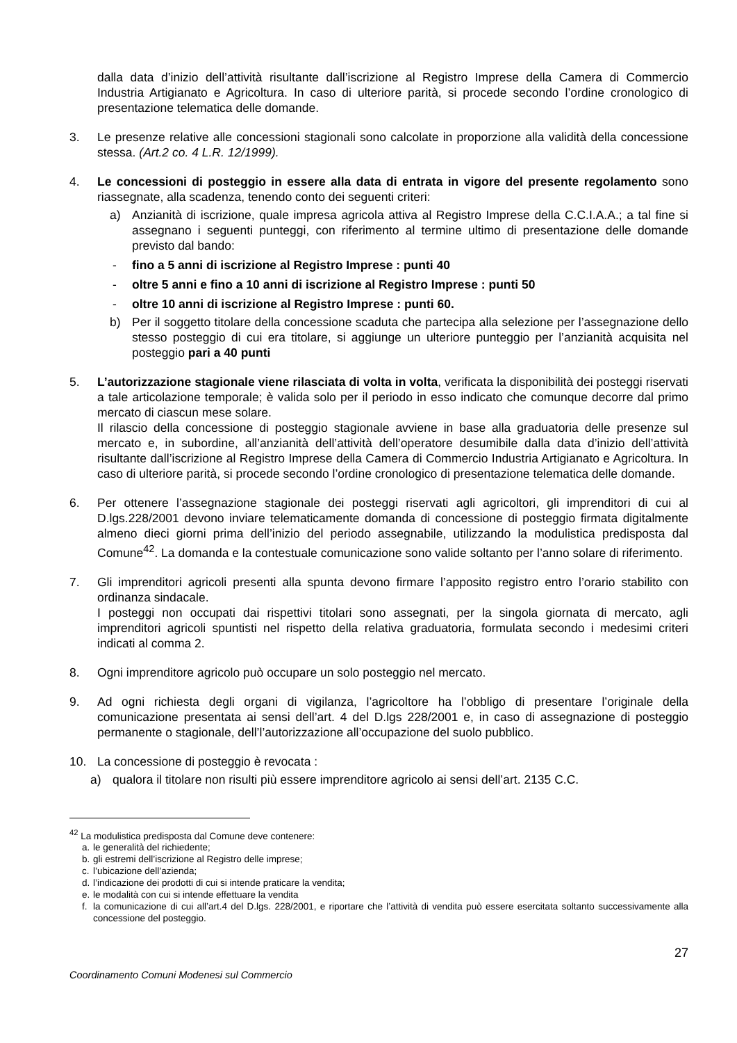dalla data d’inizio dell’attività risultante dall’iscrizione al Registro Imprese della Camera di Commercio Industria Artigianato e Agricoltura. In caso di ulteriore parità, si procede secondo l’ordine cronologico di presentazione telematica delle domande.
3. Le presenze relative alle concessioni stagionali sono calcolate in proporzione alla validità della concessione stessa. (Art.2 co. 4 L.R. 12/1999).
4. Le concessioni di posteggio in essere alla data di entrata in vigore del presente regolamento sono riassegnate, alla scadenza, tenendo conto dei seguenti criteri:
a) Anzianità di iscrizione, quale impresa agricola attiva al Registro Imprese della C.C.I.A.A.; a tal fine si assegnano i seguenti punteggi, con riferimento al termine ultimo di presentazione delle domande previsto dal bando:
- fino a 5 anni di iscrizione al Registro Imprese : punti 40
- oltre 5 anni e fino a 10 anni di iscrizione al Registro Imprese : punti 50
- oltre 10 anni di iscrizione al Registro Imprese : punti 60.
b) Per il soggetto titolare della concessione scaduta che partecipa alla selezione per l’assegnazione dello stesso posteggio di cui era titolare, si aggiunge un ulteriore punteggio per l’anzianità acquisita nel posteggio pari a 40 punti
5. L’autorizzazione stagionale viene rilasciata di volta in volta, verificata la disponibilità dei posteggi riservati a tale articolazione temporale; è valida solo per il periodo in esso indicato che comunque decorre dal primo mercato di ciascun mese solare.
Il rilascio della concessione di posteggio stagionale avviene in base alla graduatoria delle presenze sul mercato e, in subordine, all’anzianità dell’attività dell’operatore desumibile dalla data d’inizio dell’attività risultante dall’iscrizione al Registro Imprese della Camera di Commercio Industria Artigianato e Agricoltura. In caso di ulteriore parità, si procede secondo l’ordine cronologico di presentazione telematica delle domande.
6. Per ottenere l’assegnazione stagionale dei posteggi riservati agli agricoltori, gli imprenditori di cui al D.lgs.228/2001 devono inviare telematicamente domanda di concessione di posteggio firmata digitalmente almeno dieci giorni prima dell’inizio del periodo assegnabile, utilizzando la modulistica predisposta dal Comune<sup>42</sup>. La domanda e la contestuale comunicazione sono valide soltanto per l’anno solare di riferimento.
7. Gli imprenditori agricoli presenti alla spunta devono firmare l’apposito registro entro l’orario stabilito con ordinanza sindacale.
I posteggi non occupati dai rispettivi titolari sono assegnati, per la singola giornata di mercato, agli imprenditori agricoli spuntisti nel rispetto della relativa graduatoria, formulata secondo i medesimi criteri indicati al comma 2.
8. Ogni imprenditore agricolo può occupare un solo posteggio nel mercato.
9. Ad ogni richiesta degli organi di vigilanza, l’agricoltore ha l’obbligo di presentare l’originale della comunicazione presentata ai sensi dell’art. 4 del D.lgs 228/2001 e, in caso di assegnazione di posteggio permanente o stagionale, dell’l’autorizzazione all’occupazione del suolo pubblico.
10. La concessione di posteggio è revocata :
a) qualora il titolare non risulti più essere imprenditore agricolo ai sensi dell’art. 2135 C.C.
<sup>42</sup> La modulistica predisposta dal Comune deve contenere:
a. le generalità del richiedente;
b. gli estremi dell’iscrizione al Registro delle imprese;
c. l’ubicazione dell’azienda;
d. l’indicazione dei prodotti di cui si intende praticare la vendita;
e. le modalità con cui si intende effettuare la vendita
f. la comunicazione di cui all’art.4 del D.lgs. 228/2001, e riportare che l’attività di vendita può essere esercitata soltanto successivamente alla concessione del posteggio.
27
Coordinamento Comuni Modenesi sul Commercio